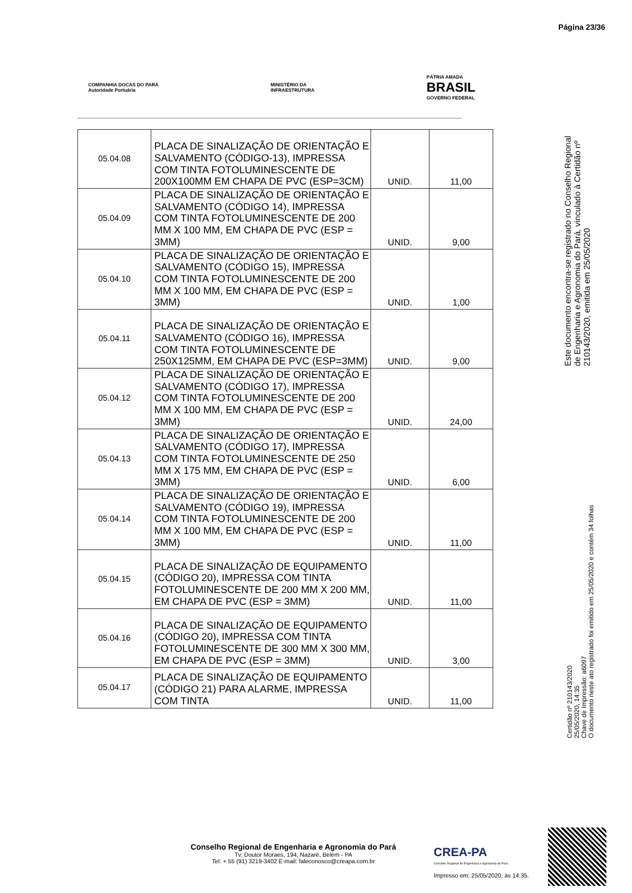Página 23/36
COMPANHIA DOCAS DO PARÁ
Autoridade Portuária
MINISTÉRIO DA
INFRAESTRUTURA
PÁTRIA AMADA
BRASIL
GOVERNO FEDERAL
| 05.04.08 | PLACA DE SINALIZAÇÃO DE ORIENTAÇÃO E SALVAMENTO (CÓDIGO-13), IMPRESSA COM TINTA FOTOLUMINESCENTE DE 200X100MM EM CHAPA DE PVC (ESP=3CM) | UNID. | 11,00 |
| 05.04.09 | PLACA DE SINALIZAÇÃO DE ORIENTAÇÃO E SALVAMENTO (CÓDIGO 14), IMPRESSA COM TINTA FOTOLUMINESCENTE DE 200 MM X 100 MM, EM CHAPA DE PVC (ESP = 3MM) | UNID. | 9,00 |
| 05.04.10 | PLACA DE SINALIZAÇÃO DE ORIENTAÇÃO E SALVAMENTO (CÓDIGO 15), IMPRESSA COM TINTA FOTOLUMINESCENTE DE 200 MM X 100 MM, EM CHAPA DE PVC (ESP = 3MM) | UNID. | 1,00 |
| 05.04.11 | PLACA DE SINALIZAÇÃO DE ORIENTAÇÃO E SALVAMENTO (CÓDIGO 16), IMPRESSA COM TINTA FOTOLUMINESCENTE DE 250X125MM, EM CHAPA DE PVC (ESP=3MM) | UNID. | 9,00 |
| 05.04.12 | PLACA DE SINALIZAÇÃO DE ORIENTAÇÃO E SALVAMENTO (CÓDIGO 17), IMPRESSA COM TINTA FOTOLUMINESCENTE DE 200 MM X 100 MM, EM CHAPA DE PVC (ESP = 3MM) | UNID. | 24,00 |
| 05.04.13 | PLACA DE SINALIZAÇÃO DE ORIENTAÇÃO E SALVAMENTO (CÓDIGO 17), IMPRESSA COM TINTA FOTOLUMINESCENTE DE 250 MM X 175 MM, EM CHAPA DE PVC (ESP = 3MM) | UNID. | 6,00 |
| 05.04.14 | PLACA DE SINALIZAÇÃO DE ORIENTAÇÃO E SALVAMENTO (CÓDIGO 19), IMPRESSA COM TINTA FOTOLUMINESCENTE DE 200 MM X 100 MM, EM CHAPA DE PVC (ESP = 3MM) | UNID. | 11,00 |
| 05.04.15 | PLACA DE SINALIZAÇÃO DE EQUIPAMENTO (CÓDIGO 20), IMPRESSA COM TINTA FOTOLUMINESCENTE DE 200 MM X 200 MM, EM CHAPA DE PVC (ESP = 3MM) | UNID. | 11,00 |
| 05.04.16 | PLACA DE SINALIZAÇÃO DE EQUIPAMENTO (CÓDIGO 20), IMPRESSA COM TINTA FOTOLUMINESCENTE DE 300 MM X 300 MM, EM CHAPA DE PVC (ESP = 3MM) | UNID. | 3,00 |
| 05.04.17 | PLACA DE SINALIZAÇÃO DE EQUIPAMENTO (CÓDIGO 21) PARA ALARME, IMPRESSA COM TINTA | UNID. | 11,00 |
Este documento encontra-se registrado no Conselho Regional de Engenharia e Agronomia do Pará, vinculado à Certidão nº 210143/2020, emitida em 25/05/2020
Certidão nº 210143/2020
25/05/2020, 14:35
Chave de Impressão: a6097
O documento neste ato registrado foi emitido em 25/05/2020 e contém 34 folhas
Conselho Regional de Engenharia e Agronomia do Pará
Tv. Doutor Moraes, 194, Nazaré, Belém - PA
Tel: + 55 (91) 3219-3402 E-mail: faleconosco@creapa.com.br
CREA-PA
Conselho Regional de Engenharia e Agronomia do Pará
Impresso em: 25/05/2020, às 14:35.